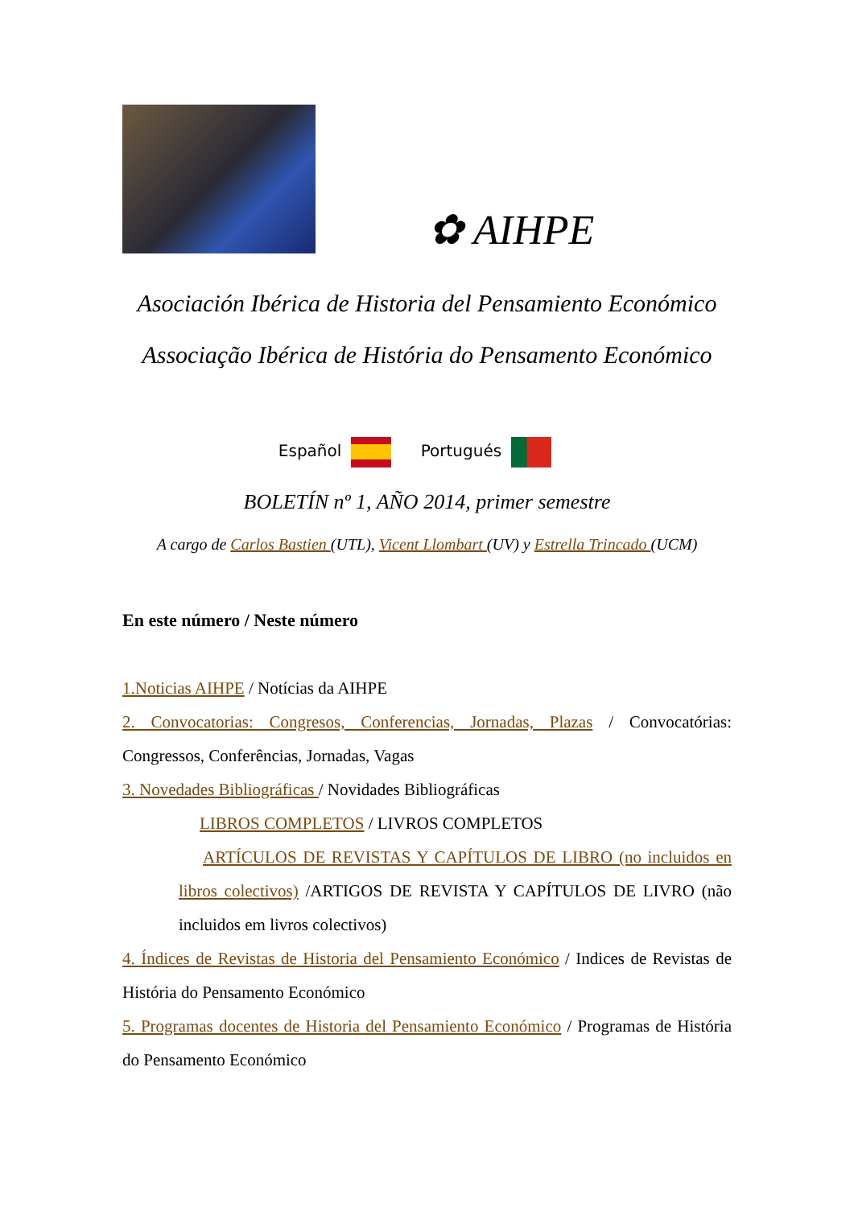✿ AIHPE
Asociación Ibérica de Historia del Pensamiento Económico
Associação Ibérica de História do Pensamento Económico
Español Portugués
BOLETÍN nº 1, AÑO 2014, primer semestre
A cargo de Carlos Bastien (UTL), Vicent Llombart (UV) y Estrella Trincado (UCM)
En este número / Neste número
1.Noticias AIHPE / Notícias da AIHPE
2. Convocatorias: Congresos, Conferencias, Jornadas, Plazas / Convocatórias: Congressos, Conferências, Jornadas, Vagas
3. Novedades Bibliográficas / Novidades Bibliográficas
LIBROS COMPLETOS / LIVROS COMPLETOS
ARTÍCULOS DE REVISTAS Y CAPÍTULOS DE LIBRO (no incluidos en libros colectivos) /ARTIGOS DE REVISTA Y CAPÍTULOS DE LIVRO (não incluidos em livros colectivos)
4. Índices de Revistas de Historia del Pensamiento Económico / Indices de Revistas de História do Pensamento Económico
5. Programas docentes de Historia del Pensamiento Económico / Programas de História do Pensamento Económico